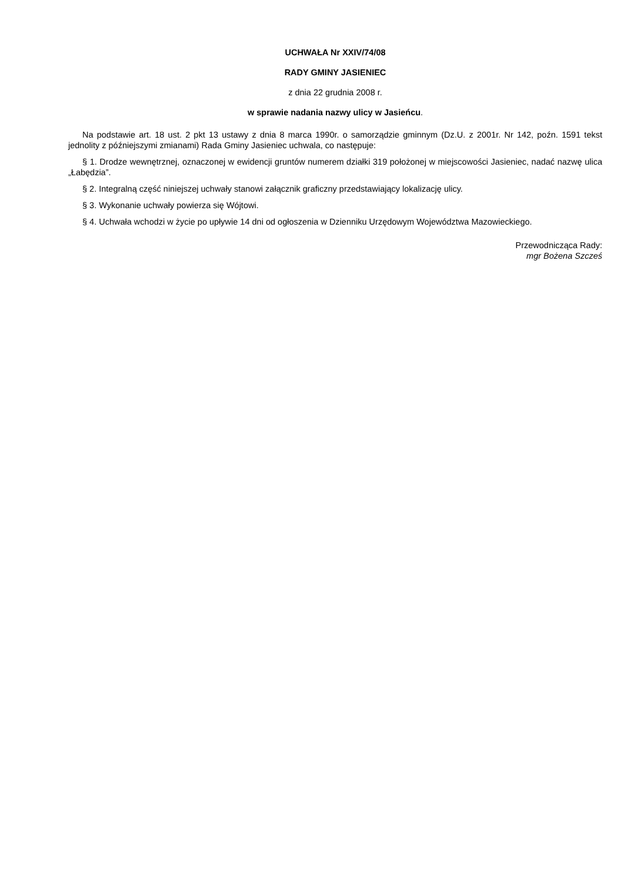UCHWAŁA Nr XXIV/74/08
RADY GMINY JASIENIEC
z dnia 22 grudnia 2008 r.
w sprawie nadania nazwy ulicy w Jasieńcu.
Na podstawie art. 18 ust. 2 pkt 13 ustawy z dnia 8 marca 1990r. o samorządzie gminnym (Dz.U. z 2001r. Nr 142, poźn. 1591 tekst jednolity z późniejszymi zmianami) Rada Gminy Jasieniec uchwala, co następuje:
§ 1. Drodze wewnętrznej, oznaczonej w ewidencji gruntów numerem działki 319 położonej w miejscowości Jasieniec, nadać nazwę ulica „Łabędzia”.
§ 2. Integralną część niniejszej uchwały stanowi załącznik graficzny przedstawiający lokalizację ulicy.
§ 3. Wykonanie uchwały powierza się Wójtowi.
§ 4. Uchwała wchodzi w życie po upływie 14 dni od ogłoszenia w Dzienniku Urzędowym Województwa Mazowieckiego.
Przewodnicząca Rady:
mgr Bożena Szcześ